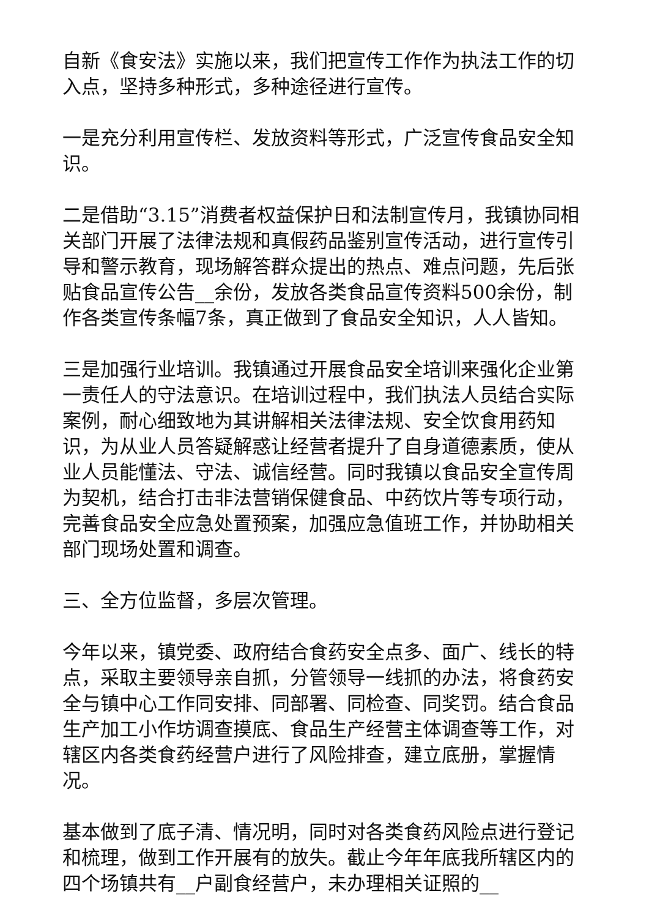自新《食安法》实施以来，我们把宣传工作作为执法工作的切入点，坚持多种形式，多种途径进行宣传。
一是充分利用宣传栏、发放资料等形式，广泛宣传食品安全知识。
二是借助“3.15”消费者权益保护日和法制宣传月，我镇协同相关部门开展了法律法规和真假药品鉴别宣传活动，进行宣传引导和警示教育，现场解答群众提出的热点、难点问题，先后张贴食品宣传公告__余份，发放各类食品宣传资料500余份，制作各类宣传条幅7条，真正做到了食品安全知识，人人皆知。
三是加强行业培训。我镇通过开展食品安全培训来强化企业第一责任人的守法意识。在培训过程中，我们执法人员结合实际案例，耐心细致地为其讲解相关法律法规、安全饮食用药知识，为从业人员答疑解惑让经营者提升了自身道德素质，使从业人员能懂法、守法、诚信经营。同时我镇以食品安全宣传周为契机，结合打击非法营销保健食品、中药饮片等专项行动，完善食品安全应急处置预案，加强应急值班工作，并协助相关部门现场处置和调查。
三、全方位监督，多层次管理。
今年以来，镇党委、政府结合食药安全点多、面广、线长的特点，采取主要领导亲自抓，分管领导一线抓的办法，将食药安全与镇中心工作同安排、同部署、同检查、同奖罚。结合食品生产加工小作坊调查摸底、食品生产经营主体调查等工作，对辖区内各类食药经营户进行了风险排查，建立底册，掌握情况。
基本做到了底子清、情况明，同时对各类食药风险点进行登记和梳理，做到工作开展有的放失。截止今年年底我所辖区内的四个场镇共有__户副食经营户，未办理相关证照的__